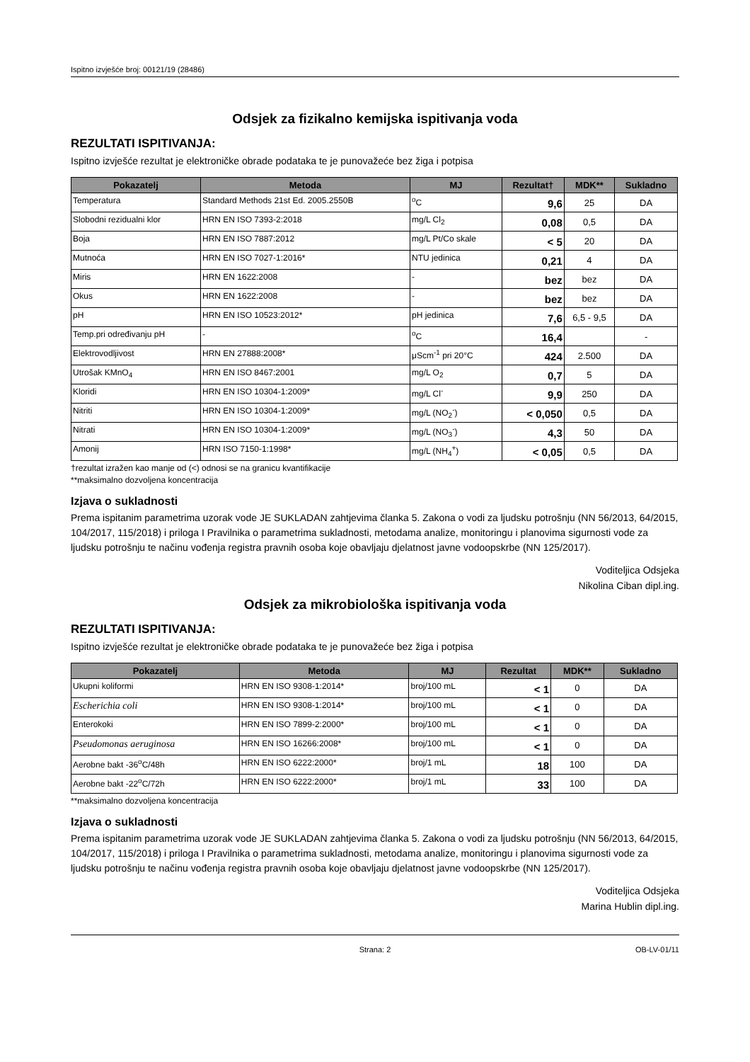Ispitno izvješće broj: 00121/19 (28486)
Odsjek za fizikalno kemijska ispitivanja voda
REZULTATI ISPITIVANJA:
Ispitno izvješće rezultat je elektroničke obrade podataka te je punovažeće bez žiga i potpisa
| Pokazatelj | Metoda | MJ | Rezultat† | MDK** | Sukladno |
| --- | --- | --- | --- | --- | --- |
| Temperatura | Standard Methods 21st Ed. 2005.2550B | <sup>o</sup> C | 9,6 | 25 | DA |
| Slobodni rezidualni klor | HRN EN ISO 7393-2:2018 | mg/L Cl<sub>2</sub> | 0,08 | 0,5 | DA |
| Boja | HRN EN ISO 7887:2012 | mg/L Pt/Co skale | < 5 | 20 | DA |
| Mutnoća | HRN EN ISO 7027-1:2016* | NTU jedinica | 0,21 | 4 | DA |
| Miris | HRN EN 1622:2008 | - | bez | bez | DA |
| Okus | HRN EN 1622:2008 | - | bez | bez | DA |
| pH | HRN EN ISO 10523:2012* | pH jedinica | 7,6 | 6,5 - 9,5 | DA |
| Temp.pri određivanju pH | - | <sup>o</sup> C | 16,4 | | - |
| Elektrovodljivost | HRN EN 27888:2008* | μScm<sup>-1</sup> pri 20°C | 424 | 2.500 | DA |
| Utrošak KMnO<sub>4</sub> | HRN EN ISO 8467:2001 | mg/L O<sub>2</sub> | 0,7 | 5 | DA |
| Kloridi | HRN EN ISO 10304-1:2009* | mg/L Cl<sup>-</sup> | 9,9 | 250 | DA |
| Nitriti | HRN EN ISO 10304-1:2009* | mg/L (NO<sub>2</sub><sup>-</sup>) | < 0,050 | 0,5 | DA |
| Nitrati | HRN EN ISO 10304-1:2009* | mg/L (NO<sub>3</sub><sup>-</sup>) | 4,3 | 50 | DA |
| Amonij | HRN ISO 7150-1:1998* | mg/L (NH<sub>4</sub><sup>+</sup>) | < 0,05 | 0,5 | DA |
†rezultat izražen kao manje od (<) odnosi se na granicu kvantifikacije
**maksimalno dozvoljena koncentracija
Izjava o sukladnosti
Prema ispitanim parametrima uzorak vode JE SUKLADAN zahtjevima članka 5. Zakona o vodi za ljudsku potrošnju (NN 56/2013, 64/2015, 104/2017, 115/2018) i priloga I Pravilnika o parametrima sukladnosti, metodama analize, monitoringu i planovima sigurnosti vode za ljudsku potrošnju te načinu vođenja registra pravnih osoba koje obavljaju djelatnost javne vodoopskrbe (NN 125/2017).
Voditeljica Odsjeka
Nikolina Ciban dipl.ing.
Odsjek za mikrobiološka ispitivanja voda
REZULTATI ISPITIVANJA:
Ispitno izvješće rezultat je elektroničke obrade podataka te je punovažeće bez žiga i potpisa
| Pokazatelj | Metoda | MJ | Rezultat | MDK** | Sukladno |
| --- | --- | --- | --- | --- | --- |
| Ukupni koliformi | HRN EN ISO 9308-1:2014* | broj/100 mL | < 1 | 0 | DA |
| Escherichia coli | HRN EN ISO 9308-1:2014* | broj/100 mL | < 1 | 0 | DA |
| Enterokoki | HRN EN ISO 7899-2:2000* | broj/100 mL | < 1 | 0 | DA |
| Pseudomonas aeruginosa | HRN EN ISO 16266:2008* | broj/100 mL | < 1 | 0 | DA |
| Aerobne bakt -36<sup>o</sup>C/48h | HRN EN ISO 6222:2000* | broj/1 mL | 18 | 100 | DA |
| Aerobne bakt -22<sup>o</sup>C/72h | HRN EN ISO 6222:2000* | broj/1 mL | 33 | 100 | DA |
**maksimalno dozvoljena koncentracija
Izjava o sukladnosti
Prema ispitanim parametrima uzorak vode JE SUKLADAN zahtjevima članka 5. Zakona o vodi za ljudsku potrošnju (NN 56/2013, 64/2015, 104/2017, 115/2018) i priloga I Pravilnika o parametrima sukladnosti, metodama analize, monitoringu i planovima sigurnosti vode za ljudsku potrošnju te načinu vođenja registra pravnih osoba koje obavljaju djelatnost javne vodoopskrbe (NN 125/2017).
Voditeljica Odsjeka
Marina Hublin dipl.ing.
Strana: 2 OB-LV-01/11